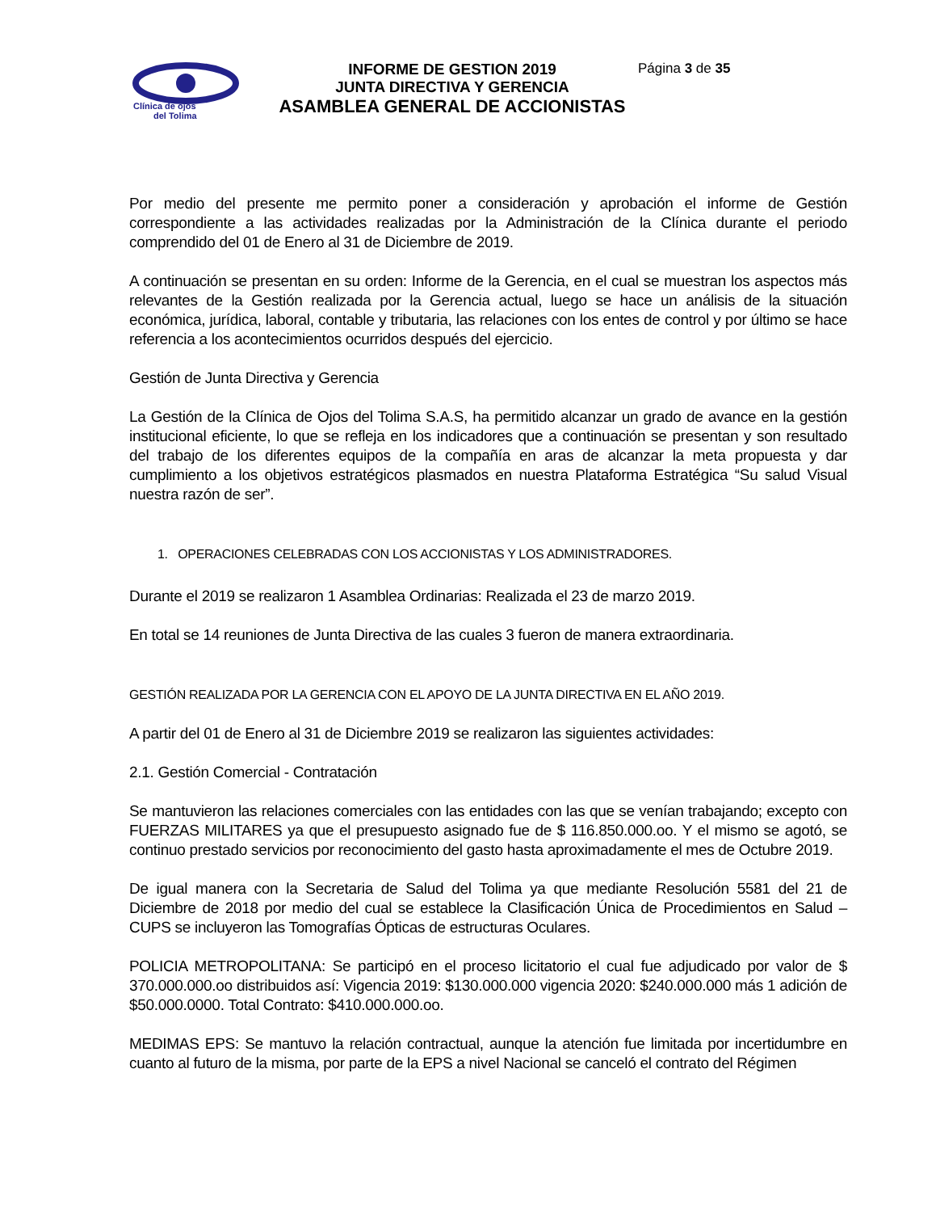Clínica de ojos
del Tolima
INFORME DE GESTION 2019
JUNTA DIRECTIVA Y GERENCIA
ASAMBLEA GENERAL DE ACCIONISTAS
Página 3 de 35
Por medio del presente me permito poner a consideración y aprobación el informe de Gestión correspondiente a las actividades realizadas por la Administración de la Clínica durante el periodo comprendido del 01 de Enero al 31 de Diciembre de 2019.
A continuación se presentan en su orden: Informe de la Gerencia, en el cual se muestran los aspectos más relevantes de la Gestión realizada por la Gerencia actual, luego se hace un análisis de la situación económica, jurídica, laboral, contable y tributaria, las relaciones con los entes de control y por último se hace referencia a los acontecimientos ocurridos después del ejercicio.
Gestión de Junta Directiva y Gerencia
La Gestión de la Clínica de Ojos del Tolima S.A.S, ha permitido alcanzar un grado de avance en la gestión institucional eficiente, lo que se refleja en los indicadores que a continuación se presentan y son resultado del trabajo de los diferentes equipos de la compañía en aras de alcanzar la meta propuesta y dar cumplimiento a los objetivos estratégicos plasmados en nuestra Plataforma Estratégica “Su salud Visual nuestra razón de ser”.
1. OPERACIONES CELEBRADAS CON LOS ACCIONISTAS Y LOS ADMINISTRADORES.
Durante el 2019 se realizaron 1 Asamblea Ordinarias: Realizada el 23 de marzo 2019.
En total se 14 reuniones de Junta Directiva de las cuales 3 fueron de manera extraordinaria.
GESTIÓN REALIZADA POR LA GERENCIA CON EL APOYO DE LA JUNTA DIRECTIVA EN EL AÑO 2019.
A partir del 01 de Enero al 31 de Diciembre 2019 se realizaron las siguientes actividades:
2.1. Gestión Comercial - Contratación
Se mantuvieron las relaciones comerciales con las entidades con las que se venían trabajando; excepto con FUERZAS MILITARES ya que el presupuesto asignado fue de $ 116.850.000.oo. Y el mismo se agotó, se continuo prestado servicios por reconocimiento del gasto hasta aproximadamente el mes de Octubre 2019.
De igual manera con la Secretaria de Salud del Tolima ya que mediante Resolución 5581 del 21 de Diciembre de 2018 por medio del cual se establece la Clasificación Única de Procedimientos en Salud – CUPS se incluyeron las Tomografías Ópticas de estructuras Oculares.
POLICIA METROPOLITANA: Se participó en el proceso licitatorio el cual fue adjudicado por valor de $ 370.000.000.oo distribuidos así: Vigencia 2019: $130.000.000 vigencia 2020: $240.000.000 más 1 adición de $50.000.0000. Total Contrato: $410.000.000.oo.
MEDIMAS EPS: Se mantuvo la relación contractual, aunque la atención fue limitada por incertidumbre en cuanto al futuro de la misma, por parte de la EPS a nivel Nacional se canceló el contrato del Régimen